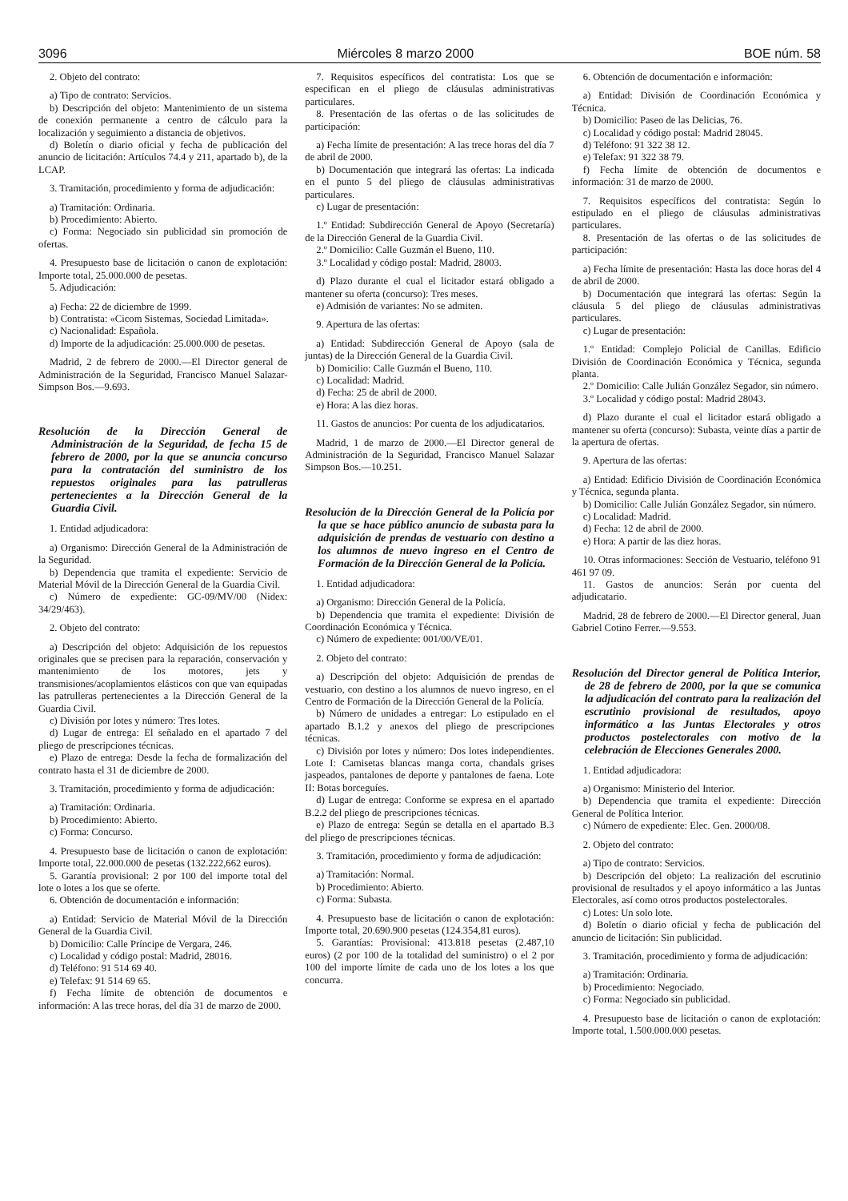3096 Miércoles 8 marzo 2000 BOE núm. 58
2. Objeto del contrato:
a) Tipo de contrato: Servicios.
b) Descripción del objeto: Mantenimiento de un sistema de conexión permanente a centro de cálculo para la localización y seguimiento a distancia de objetivos.
d) Boletín o diario oficial y fecha de publicación del anuncio de licitación: Artículos 74.4 y 211, apartado b), de la LCAP.
3. Tramitación, procedimiento y forma de adjudicación:
a) Tramitación: Ordinaria.
b) Procedimiento: Abierto.
c) Forma: Negociado sin publicidad sin promoción de ofertas.
4. Presupuesto base de licitación o canon de explotación: Importe total, 25.000.000 de pesetas.
5. Adjudicación:
a) Fecha: 22 de diciembre de 1999.
b) Contratista: «Cicom Sistemas, Sociedad Limitada».
c) Nacionalidad: Española.
d) Importe de la adjudicación: 25.000.000 de pesetas.
Madrid, 2 de febrero de 2000.—El Director general de Administración de la Seguridad, Francisco Manuel Salazar-Simpson Bos.—9.693.
Resolución de la Dirección General de Administración de la Seguridad, de fecha 15 de febrero de 2000, por la que se anuncia concurso para la contratación del suministro de los repuestos originales para las patrulleras pertenecientes a la Dirección General de la Guardia Civil.
1. Entidad adjudicadora:
a) Organismo: Dirección General de la Administración de la Seguridad.
b) Dependencia que tramita el expediente: Servicio de Material Móvil de la Dirección General de la Guardia Civil.
c) Número de expediente: GC-09/MV/00 (Nidex: 34/29/463).
2. Objeto del contrato:
a) Descripción del objeto: Adquisición de los repuestos originales que se precisen para la reparación, conservación y mantenimiento de los motores, jets y transmisiones/acoplamientos elásticos con que van equipadas las patrulleras pertenecientes a la Dirección General de la Guardia Civil.
c) División por lotes y número: Tres lotes.
d) Lugar de entrega: El señalado en el apartado 7 del pliego de prescripciones técnicas.
e) Plazo de entrega: Desde la fecha de formalización del contrato hasta el 31 de diciembre de 2000.
3. Tramitación, procedimiento y forma de adjudicación:
a) Tramitación: Ordinaria.
b) Procedimiento: Abierto.
c) Forma: Concurso.
4. Presupuesto base de licitación o canon de explotación: Importe total, 22.000.000 de pesetas (132.222,662 euros).
5. Garantía provisional: 2 por 100 del importe total del lote o lotes a los que se oferte.
6. Obtención de documentación e información:
a) Entidad: Servicio de Material Móvil de la Dirección General de la Guardia Civil.
b) Domicilio: Calle Príncipe de Vergara, 246.
c) Localidad y código postal: Madrid, 28016.
d) Teléfono: 91 514 69 40.
e) Telefax: 91 514 69 65.
f) Fecha límite de obtención de documentos e información: A las trece horas, del día 31 de marzo de 2000.
7. Requisitos específicos del contratista: Los que se especifican en el pliego de cláusulas administrativas particulares.
8. Presentación de las ofertas o de las solicitudes de participación:
a) Fecha límite de presentación: A las trece horas del día 7 de abril de 2000.
b) Documentación que integrará las ofertas: La indicada en el punto 5 del pliego de cláusulas administrativas particulares.
c) Lugar de presentación:
1.º Entidad: Subdirección General de Apoyo (Secretaría) de la Dirección General de la Guardia Civil.
2.º Domicilio: Calle Guzmán el Bueno, 110.
3.º Localidad y código postal: Madrid, 28003.
d) Plazo durante el cual el licitador estará obligado a mantener su oferta (concurso): Tres meses.
e) Admisión de variantes: No se admiten.
9. Apertura de las ofertas:
a) Entidad: Subdirección General de Apoyo (sala de juntas) de la Dirección General de la Guardia Civil.
b) Domicilio: Calle Guzmán el Bueno, 110.
c) Localidad: Madrid.
d) Fecha: 25 de abril de 2000.
e) Hora: A las diez horas.
11. Gastos de anuncios: Por cuenta de los adjudicatarios.
Madrid, 1 de marzo de 2000.—El Director general de Administración de la Seguridad, Francisco Manuel Salazar Simpson Bos.—10.251.
Resolución de la Dirección General de la Policía por la que se hace público anuncio de subasta para la adquisición de prendas de vestuario con destino a los alumnos de nuevo ingreso en el Centro de Formación de la Dirección General de la Policía.
1. Entidad adjudicadora:
a) Organismo: Dirección General de la Policía.
b) Dependencia que tramita el expediente: División de Coordinación Económica y Técnica.
c) Número de expediente: 001/00/VE/01.
2. Objeto del contrato:
a) Descripción del objeto: Adquisición de prendas de vestuario, con destino a los alumnos de nuevo ingreso, en el Centro de Formación de la Dirección General de la Policía.
b) Número de unidades a entregar: Lo estipulado en el apartado B.1.2 y anexos del pliego de prescripciones técnicas.
c) División por lotes y número: Dos lotes independientes. Lote I: Camisetas blancas manga corta, chandals grises jaspeados, pantalones de deporte y pantalones de faena. Lote II: Botas borceguíes.
d) Lugar de entrega: Conforme se expresa en el apartado B.2.2 del pliego de prescripciones técnicas.
e) Plazo de entrega: Según se detalla en el apartado B.3 del pliego de prescripciones técnicas.
3. Tramitación, procedimiento y forma de adjudicación:
a) Tramitación: Normal.
b) Procedimiento: Abierto.
c) Forma: Subasta.
4. Presupuesto base de licitación o canon de explotación: Importe total, 20.690.900 pesetas (124.354,81 euros).
5. Garantías: Provisional: 413.818 pesetas (2.487,10 euros) (2 por 100 de la totalidad del suministro) o el 2 por 100 del importe límite de cada uno de los lotes a los que concurra.
6. Obtención de documentación e información:
a) Entidad: División de Coordinación Económica y Técnica.
b) Domicilio: Paseo de las Delicias, 76.
c) Localidad y código postal: Madrid 28045.
d) Teléfono: 91 322 38 12.
e) Telefax: 91 322 38 79.
f) Fecha límite de obtención de documentos e información: 31 de marzo de 2000.
7. Requisitos específicos del contratista: Según lo estipulado en el pliego de cláusulas administrativas particulares.
8. Presentación de las ofertas o de las solicitudes de participación:
a) Fecha límite de presentación: Hasta las doce horas del 4 de abril de 2000.
b) Documentación que integrará las ofertas: Según la cláusula 5 del pliego de cláusulas administrativas particulares.
c) Lugar de presentación:
1.º Entidad: Complejo Policial de Canillas. Edificio División de Coordinación Económica y Técnica, segunda planta.
2.º Domicilio: Calle Julián González Segador, sin número.
3.º Localidad y código postal: Madrid 28043.
d) Plazo durante el cual el licitador estará obligado a mantener su oferta (concurso): Subasta, veinte días a partir de la apertura de ofertas.
9. Apertura de las ofertas:
a) Entidad: Edificio División de Coordinación Económica y Técnica, segunda planta.
b) Domicilio: Calle Julián González Segador, sin número.
c) Localidad: Madrid.
d) Fecha: 12 de abril de 2000.
e) Hora: A partir de las diez horas.
10. Otras informaciones: Sección de Vestuario, teléfono 91 461 97 09.
11. Gastos de anuncios: Serán por cuenta del adjudicatario.
Madrid, 28 de febrero de 2000.—El Director general, Juan Gabriel Cotino Ferrer.—9.553.
Resolución del Director general de Política Interior, de 28 de febrero de 2000, por la que se comunica la adjudicación del contrato para la realización del escrutinio provisional de resultados, apoyo informático a las Juntas Electorales y otros productos postelectorales con motivo de la celebración de Elecciones Generales 2000.
1. Entidad adjudicadora:
a) Organismo: Ministerio del Interior.
b) Dependencia que tramita el expediente: Dirección General de Política Interior.
c) Número de expediente: Elec. Gen. 2000/08.
2. Objeto del contrato:
a) Tipo de contrato: Servicios.
b) Descripción del objeto: La realización del escrutinio provisional de resultados y el apoyo informático a las Juntas Electorales, así como otros productos postelectorales.
c) Lotes: Un solo lote.
d) Boletín o diario oficial y fecha de publicación del anuncio de licitación: Sin publicidad.
3. Tramitación, procedimiento y forma de adjudicación:
a) Tramitación: Ordinaria.
b) Procedimiento: Negociado.
c) Forma: Negociado sin publicidad.
4. Presupuesto base de licitación o canon de explotación: Importe total, 1.500.000.000 pesetas.